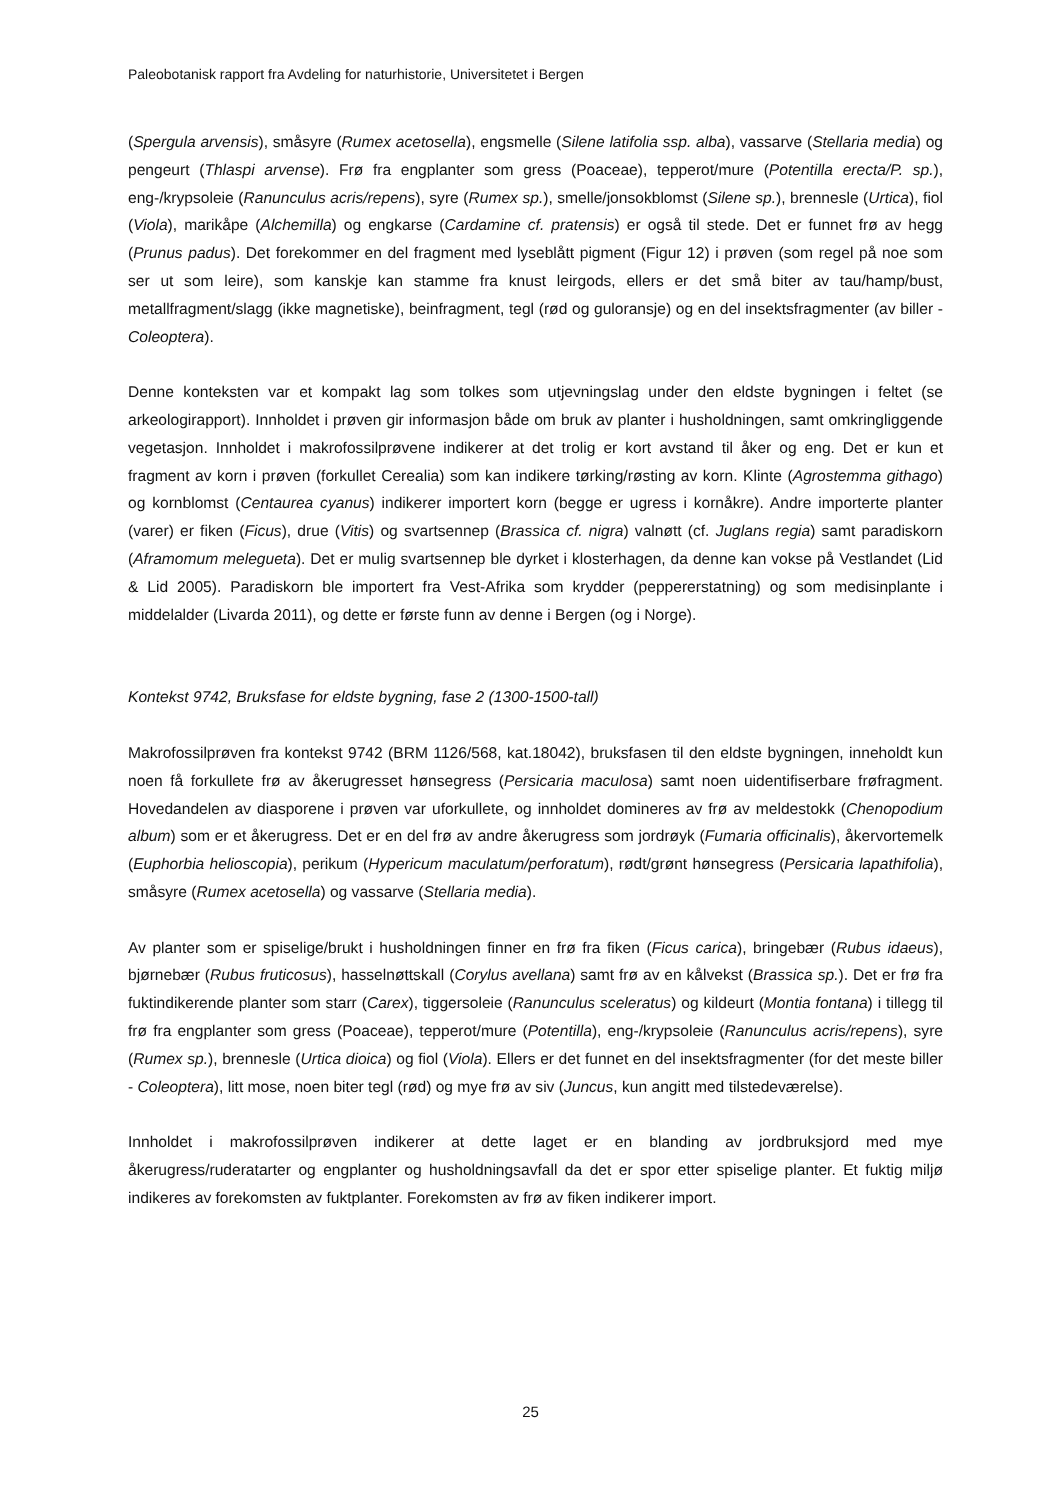Paleobotanisk rapport fra Avdeling for naturhistorie, Universitetet i Bergen
(Spergula arvensis), småsyre (Rumex acetosella), engsmelle (Silene latifolia ssp. alba), vassarve (Stellaria media) og pengeurt (Thlaspi arvense). Frø fra engplanter som gress (Poaceae), tepperot/mure (Potentilla erecta/P. sp.), eng-/krypsoleie (Ranunculus acris/repens), syre (Rumex sp.), smelle/jonsokblomst (Silene sp.), brennesle (Urtica), fiol (Viola), marikåpe (Alchemilla) og engkarse (Cardamine cf. pratensis) er også til stede. Det er funnet frø av hegg (Prunus padus). Det forekommer en del fragment med lyseblått pigment (Figur 12) i prøven (som regel på noe som ser ut som leire), som kanskje kan stamme fra knust leirgods, ellers er det små biter av tau/hamp/bust, metallfragment/slagg (ikke magnetiske), beinfragment, tegl (rød og guloransje) og en del insektsfragmenter (av biller - Coleoptera).
Denne konteksten var et kompakt lag som tolkes som utjevningslag under den eldste bygningen i feltet (se arkeologirapport). Innholdet i prøven gir informasjon både om bruk av planter i husholdningen, samt omkringliggende vegetasjon. Innholdet i makrofossilprøvene indikerer at det trolig er kort avstand til åker og eng. Det er kun et fragment av korn i prøven (forkullet Cerealia) som kan indikere tørking/røsting av korn. Klinte (Agrostemma githago) og kornblomst (Centaurea cyanus) indikerer importert korn (begge er ugress i kornåkre). Andre importerte planter (varer) er fiken (Ficus), drue (Vitis) og svartsennep (Brassica cf. nigra) valnøtt (cf. Juglans regia) samt paradiskorn (Aframomum melegueta). Det er mulig svartsennep ble dyrket i klosterhagen, da denne kan vokse på Vestlandet (Lid & Lid 2005). Paradiskorn ble importert fra Vest-Afrika som krydder (peppererstatning) og som medisinplante i middelalder (Livarda 2011), og dette er første funn av denne i Bergen (og i Norge).
Kontekst 9742, Bruksfase for eldste bygning, fase 2 (1300-1500-tall)
Makrofossilprøven fra kontekst 9742 (BRM 1126/568, kat.18042), bruksfasen til den eldste bygningen, inneholdt kun noen få forkullete frø av åkerugresset hønsegress (Persicaria maculosa) samt noen uidentifiserbare frøfragment. Hovedandelen av diasporene i prøven var uforkullete, og innholdet domineres av frø av meldestokk (Chenopodium album) som er et åkerugress. Det er en del frø av andre åkerugress som jordrøyk (Fumaria officinalis), åkervortemelk (Euphorbia helioscopia), perikum (Hypericum maculatum/perforatum), rødt/grønt hønsegress (Persicaria lapathifolia), småsyre (Rumex acetosella) og vassarve (Stellaria media).
Av planter som er spiselige/brukt i husholdningen finner en frø fra fiken (Ficus carica), bringebær (Rubus idaeus), bjørnebær (Rubus fruticosus), hasselnøttskall (Corylus avellana) samt frø av en kålvekst (Brassica sp.). Det er frø fra fuktindikerende planter som starr (Carex), tiggersoleie (Ranunculus sceleratus) og kildeurt (Montia fontana) i tillegg til frø fra engplanter som gress (Poaceae), tepperot/mure (Potentilla), eng-/krypsoleie (Ranunculus acris/repens), syre (Rumex sp.), brennesle (Urtica dioica) og fiol (Viola). Ellers er det funnet en del insektsfragmenter (for det meste biller - Coleoptera), litt mose, noen biter tegl (rød) og mye frø av siv (Juncus, kun angitt med tilstedeværelse).
Innholdet i makrofossilprøven indikerer at dette laget er en blanding av jordbruksjord med mye åkerugress/ruderatarter og engplanter og husholdningsavfall da det er spor etter spiselige planter. Et fuktig miljø indikeres av forekomsten av fuktplanter. Forekomsten av frø av fiken indikerer import.
25